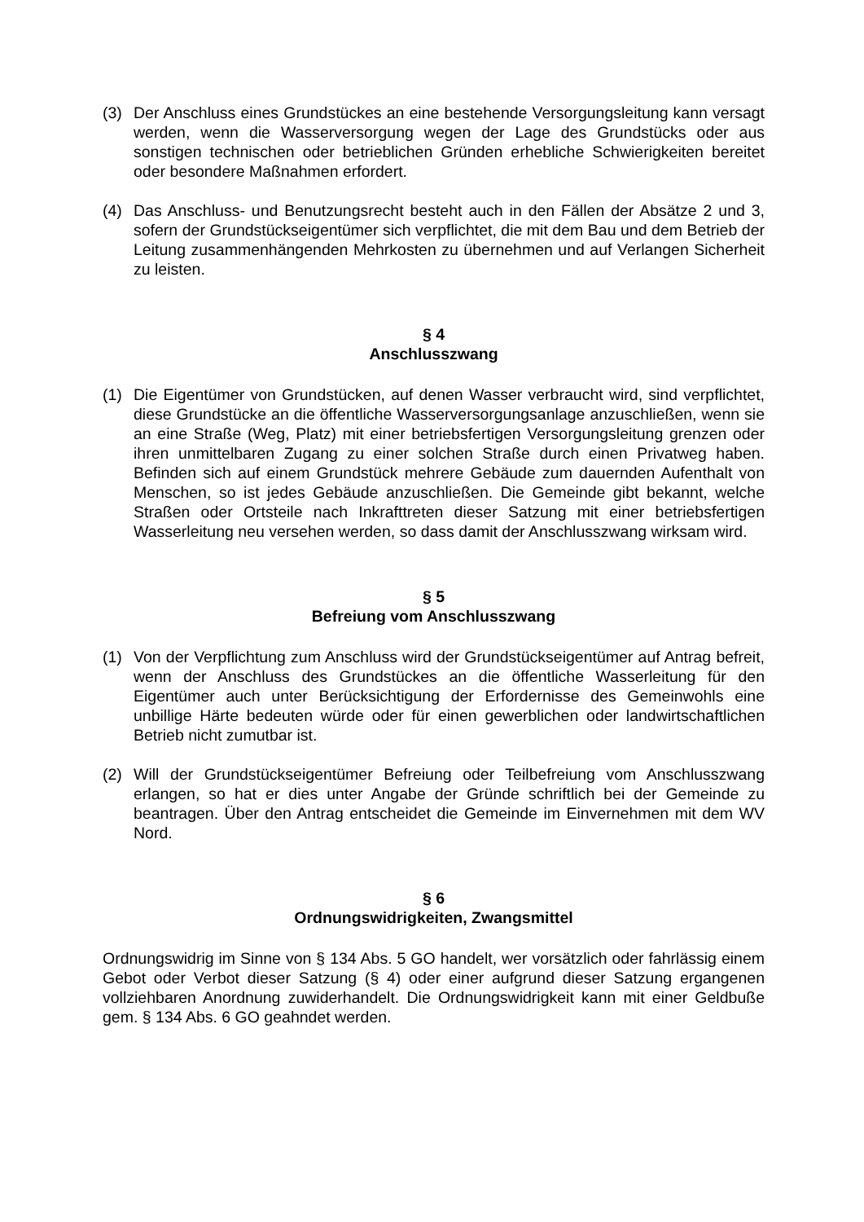(3) Der Anschluss eines Grundstückes an eine bestehende Versorgungsleitung kann versagt werden, wenn die Wasserversorgung wegen der Lage des Grundstücks oder aus sonstigen technischen oder betrieblichen Gründen erhebliche Schwierigkeiten bereitet oder besondere Maßnahmen erfordert.
(4) Das Anschluss- und Benutzungsrecht besteht auch in den Fällen der Absätze 2 und 3, sofern der Grundstückseigentümer sich verpflichtet, die mit dem Bau und dem Betrieb der Leitung zusammenhängenden Mehrkosten zu übernehmen und auf Verlangen Sicherheit zu leisten.
§ 4
Anschlusszwang
(1) Die Eigentümer von Grundstücken, auf denen Wasser verbraucht wird, sind verpflichtet, diese Grundstücke an die öffentliche Wasserversorgungsanlage anzuschließen, wenn sie an eine Straße (Weg, Platz) mit einer betriebsfertigen Versorgungsleitung grenzen oder ihren unmittelbaren Zugang zu einer solchen Straße durch einen Privatweg haben. Befinden sich auf einem Grundstück mehrere Gebäude zum dauernden Aufenthalt von Menschen, so ist jedes Gebäude anzuschließen. Die Gemeinde gibt bekannt, welche Straßen oder Ortsteile nach Inkrafttreten dieser Satzung mit einer betriebsfertigen Wasserleitung neu versehen werden, so dass damit der Anschlusszwang wirksam wird.
§ 5
Befreiung vom Anschlusszwang
(1) Von der Verpflichtung zum Anschluss wird der Grundstückseigentümer auf Antrag befreit, wenn der Anschluss des Grundstückes an die öffentliche Wasserleitung für den Eigentümer auch unter Berücksichtigung der Erfordernisse des Gemeinwohls eine unbillige Härte bedeuten würde oder für einen gewerblichen oder landwirtschaftlichen Betrieb nicht zumutbar ist.
(2) Will der Grundstückseigentümer Befreiung oder Teilbefreiung vom Anschlusszwang erlangen, so hat er dies unter Angabe der Gründe schriftlich bei der Gemeinde zu beantragen. Über den Antrag entscheidet die Gemeinde im Einvernehmen mit dem WV Nord.
§ 6
Ordnungswidrigkeiten, Zwangsmittel
Ordnungswidrig im Sinne von § 134 Abs. 5 GO handelt, wer vorsätzlich oder fahrlässig einem Gebot oder Verbot dieser Satzung (§ 4) oder einer aufgrund dieser Satzung ergangenen vollziehbaren Anordnung zuwiderhandelt. Die Ordnungswidrigkeit kann mit einer Geldbuße gem. § 134 Abs. 6 GO geahndet werden.